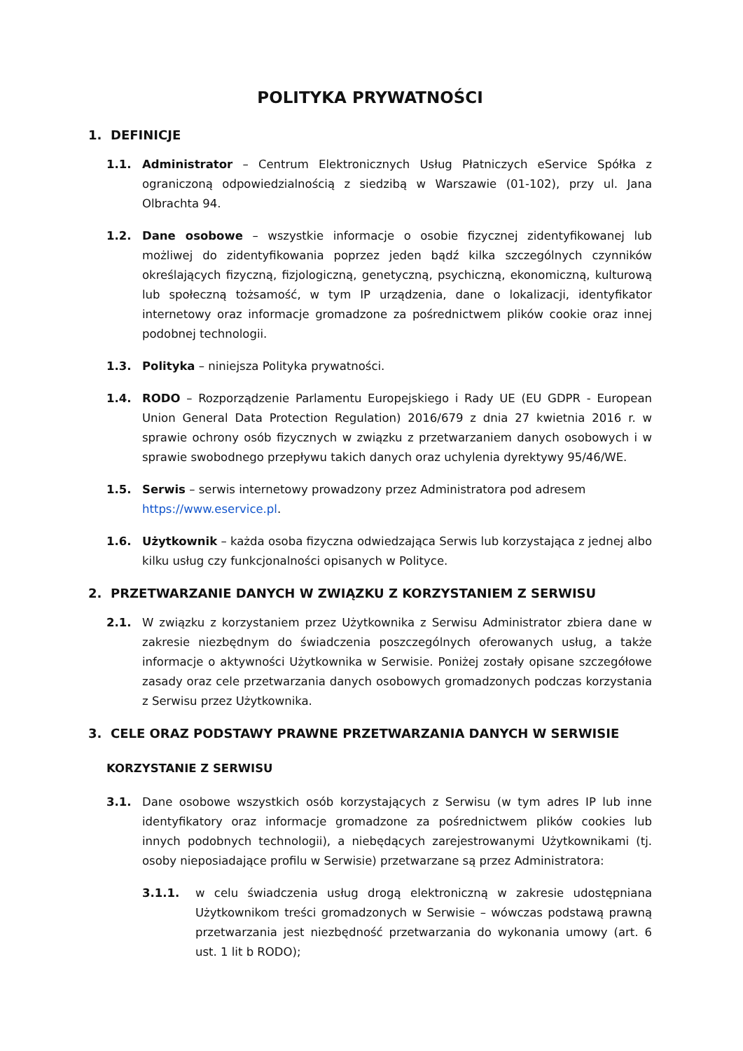POLITYKA PRYWATNOŚCI
1. DEFINICJE
1.1. Administrator – Centrum Elektronicznych Usług Płatniczych eService Spółka z ograniczoną odpowiedzialnością z siedzibą w Warszawie (01-102), przy ul. Jana Olbrachta 94.
1.2. Dane osobowe – wszystkie informacje o osobie fizycznej zidentyfikowanej lub możliwej do zidentyfikowania poprzez jeden bądź kilka szczególnych czynników określających fizyczną, fizjologiczną, genetyczną, psychiczną, ekonomiczną, kulturową lub społeczną tożsamość, w tym IP urządzenia, dane o lokalizacji, identyfikator internetowy oraz informacje gromadzone za pośrednictwem plików cookie oraz innej podobnej technologii.
1.3. Polityka – niniejsza Polityka prywatności.
1.4. RODO – Rozporządzenie Parlamentu Europejskiego i Rady UE (EU GDPR - European Union General Data Protection Regulation) 2016/679 z dnia 27 kwietnia 2016 r. w sprawie ochrony osób fizycznych w związku z przetwarzaniem danych osobowych i w sprawie swobodnego przepływu takich danych oraz uchylenia dyrektywy 95/46/WE.
1.5. Serwis – serwis internetowy prowadzony przez Administratora pod adresem
https://www.eservice.pl.
1.6. Użytkownik – każda osoba fizyczna odwiedzająca Serwis lub korzystająca z jednej albo kilku usług czy funkcjonalności opisanych w Polityce.
2. PRZETWARZANIE DANYCH W ZWIĄZKU Z KORZYSTANIEM Z SERWISU
2.1. W związku z korzystaniem przez Użytkownika z Serwisu Administrator zbiera dane w zakresie niezbędnym do świadczenia poszczególnych oferowanych usług, a także informacje o aktywności Użytkownika w Serwisie. Poniżej zostały opisane szczegółowe zasady oraz cele przetwarzania danych osobowych gromadzonych podczas korzystania z Serwisu przez Użytkownika.
3. CELE ORAZ PODSTAWY PRAWNE PRZETWARZANIA DANYCH W SERWISIE
KORZYSTANIE Z SERWISU
3.1. Dane osobowe wszystkich osób korzystających z Serwisu (w tym adres IP lub inne identyfikatory oraz informacje gromadzone za pośrednictwem plików cookies lub innych podobnych technologii), a niebędących zarejestrowanymi Użytkownikami (tj. osoby nieposiadające profilu w Serwisie) przetwarzane są przez Administratora:
3.1.1. w celu świadczenia usług drogą elektroniczną w zakresie udostępniana Użytkownikom treści gromadzonych w Serwisie – wówczas podstawą prawną przetwarzania jest niezbędność przetwarzania do wykonania umowy (art. 6 ust. 1 lit b RODO);